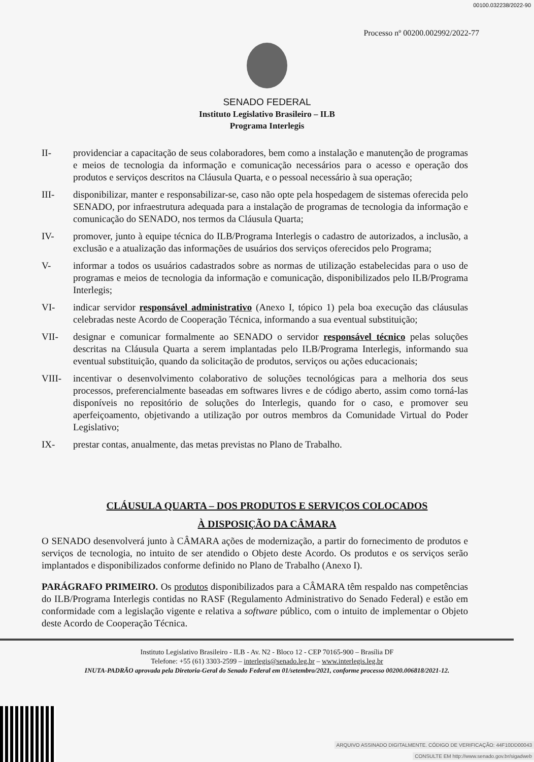00100.032238/2022-90
Processo nº 00200.002992/2022-77
SENADO FEDERAL
Instituto Legislativo Brasileiro – ILB
Programa Interlegis
II- providenciar a capacitação de seus colaboradores, bem como a instalação e manutenção de programas e meios de tecnologia da informação e comunicação necessários para o acesso e operação dos produtos e serviços descritos na Cláusula Quarta, e o pessoal necessário à sua operação;
III- disponibilizar, manter e responsabilizar-se, caso não opte pela hospedagem de sistemas oferecida pelo SENADO, por infraestrutura adequada para a instalação de programas de tecnologia da informação e comunicação do SENADO, nos termos da Cláusula Quarta;
IV- promover, junto à equipe técnica do ILB/Programa Interlegis o cadastro de autorizados, a inclusão, a exclusão e a atualização das informações de usuários dos serviços oferecidos pelo Programa;
V- informar a todos os usuários cadastrados sobre as normas de utilização estabelecidas para o uso de programas e meios de tecnologia da informação e comunicação, disponibilizados pelo ILB/Programa Interlegis;
VI- indicar servidor responsável administrativo (Anexo I, tópico 1) pela boa execução das cláusulas celebradas neste Acordo de Cooperação Técnica, informando a sua eventual substituição;
VII- designar e comunicar formalmente ao SENADO o servidor responsável técnico pelas soluções descritas na Cláusula Quarta a serem implantadas pelo ILB/Programa Interlegis, informando sua eventual substituição, quando da solicitação de produtos, serviços ou ações educacionais;
VIII- incentivar o desenvolvimento colaborativo de soluções tecnológicas para a melhoria dos seus processos, preferencialmente baseadas em softwares livres e de código aberto, assim como torná-las disponíveis no repositório de soluções do Interlegis, quando for o caso, e promover seu aperfeiçoamento, objetivando a utilização por outros membros da Comunidade Virtual do Poder Legislativo;
IX- prestar contas, anualmente, das metas previstas no Plano de Trabalho.
CLÁUSULA QUARTA – DOS PRODUTOS E SERVIÇOS COLOCADOS
À DISPOSIÇÃO DA CÂMARA
O SENADO desenvolverá junto à CÂMARA ações de modernização, a partir do fornecimento de produtos e serviços de tecnologia, no intuito de ser atendido o Objeto deste Acordo. Os produtos e os serviços serão implantados e disponibilizados conforme definido no Plano de Trabalho (Anexo I).
PARÁGRAFO PRIMEIRO. Os produtos disponibilizados para a CÂMARA têm respaldo nas competências do ILB/Programa Interlegis contidas no RASF (Regulamento Administrativo do Senado Federal) e estão em conformidade com a legislação vigente e relativa a software público, com o intuito de implementar o Objeto deste Acordo de Cooperação Técnica.
Instituto Legislativo Brasileiro - ILB - Av. N2 - Bloco 12 - CEP 70165-900 – Brasília DF
Telefone: +55 (61) 3303-2599 – interlegis@senado.leg.br – www.interlegis.leg.br
INUTA-PADRÃO aprovada pela Diretoria-Geral do Senado Federal em 01/setembro/2021, conforme processo 00200.006818/2021-12.
ARQUIVO ASSINADO DIGITALMENTE. CÓDIGO DE VERIFICAÇÃO: 44F10DD00043
CONSULTE EM http://www.senado.gov.br/sigadweb